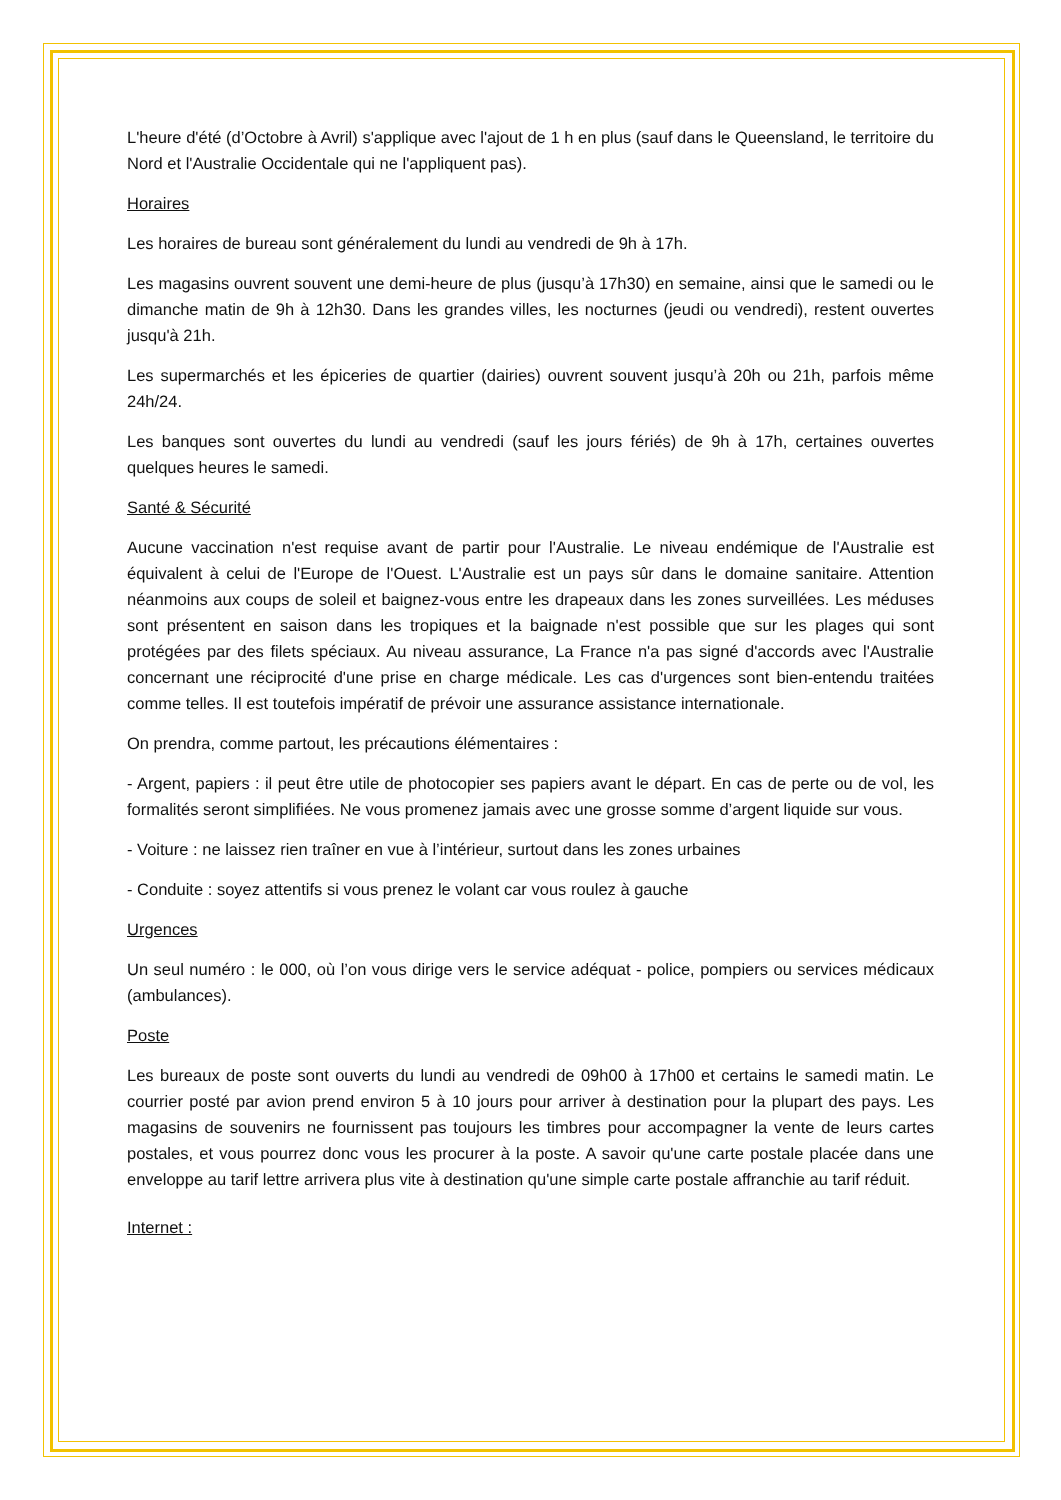L'heure d'été (d’Octobre à Avril) s'applique avec l'ajout de 1 h en plus (sauf dans le Queensland, le territoire du Nord et l'Australie Occidentale qui ne l'appliquent pas).
Horaires
Les horaires de bureau sont généralement du lundi au vendredi de 9h à 17h.
Les magasins ouvrent souvent une demi-heure de plus (jusqu’à 17h30) en semaine, ainsi que le samedi ou le dimanche matin de 9h à 12h30. Dans les grandes villes, les nocturnes (jeudi ou vendredi), restent ouvertes jusqu'à 21h.
Les supermarchés et les épiceries de quartier (dairies) ouvrent souvent jusqu’à 20h ou 21h, parfois même 24h/24.
Les banques sont ouvertes du lundi au vendredi (sauf les jours fériés) de 9h à 17h, certaines ouvertes quelques heures le samedi.
Santé & Sécurité
Aucune vaccination n'est requise avant de partir pour l'Australie. Le niveau endémique de l'Australie est équivalent à celui de l'Europe de l'Ouest. L'Australie est un pays sûr dans le domaine sanitaire. Attention néanmoins aux coups de soleil et baignez-vous entre les drapeaux dans les zones surveillées. Les méduses sont présentent en saison dans les tropiques et la baignade n'est possible que sur les plages qui sont protégées par des filets spéciaux. Au niveau assurance, La France n'a pas signé d'accords avec l'Australie concernant une réciprocité d'une prise en charge médicale. Les cas d'urgences sont bien-entendu traitées comme telles. Il est toutefois impératif de prévoir une assurance assistance internationale.
On prendra, comme partout, les précautions élémentaires :
- Argent, papiers : il peut être utile de photocopier ses papiers avant le départ. En cas de perte ou de vol, les formalités seront simplifiées. Ne vous promenez jamais avec une grosse somme d’argent liquide sur vous.
- Voiture : ne laissez rien traîner en vue à l’intérieur, surtout dans les zones urbaines
- Conduite : soyez attentifs si vous prenez le volant car vous roulez à gauche
Urgences
Un seul numéro : le 000, où l’on vous dirige vers le service adéquat - police, pompiers ou services médicaux (ambulances).
Poste
Les bureaux de poste sont ouverts du lundi au vendredi de 09h00 à 17h00 et certains le samedi matin. Le courrier posté par avion prend environ 5 à 10 jours pour arriver à destination pour la plupart des pays. Les magasins de souvenirs ne fournissent pas toujours les timbres pour accompagner la vente de leurs cartes postales, et vous pourrez donc vous les procurer à la poste. A savoir qu'une carte postale placée dans une enveloppe au tarif lettre arrivera plus vite à destination qu'une simple carte postale affranchie au tarif réduit.
Internet :